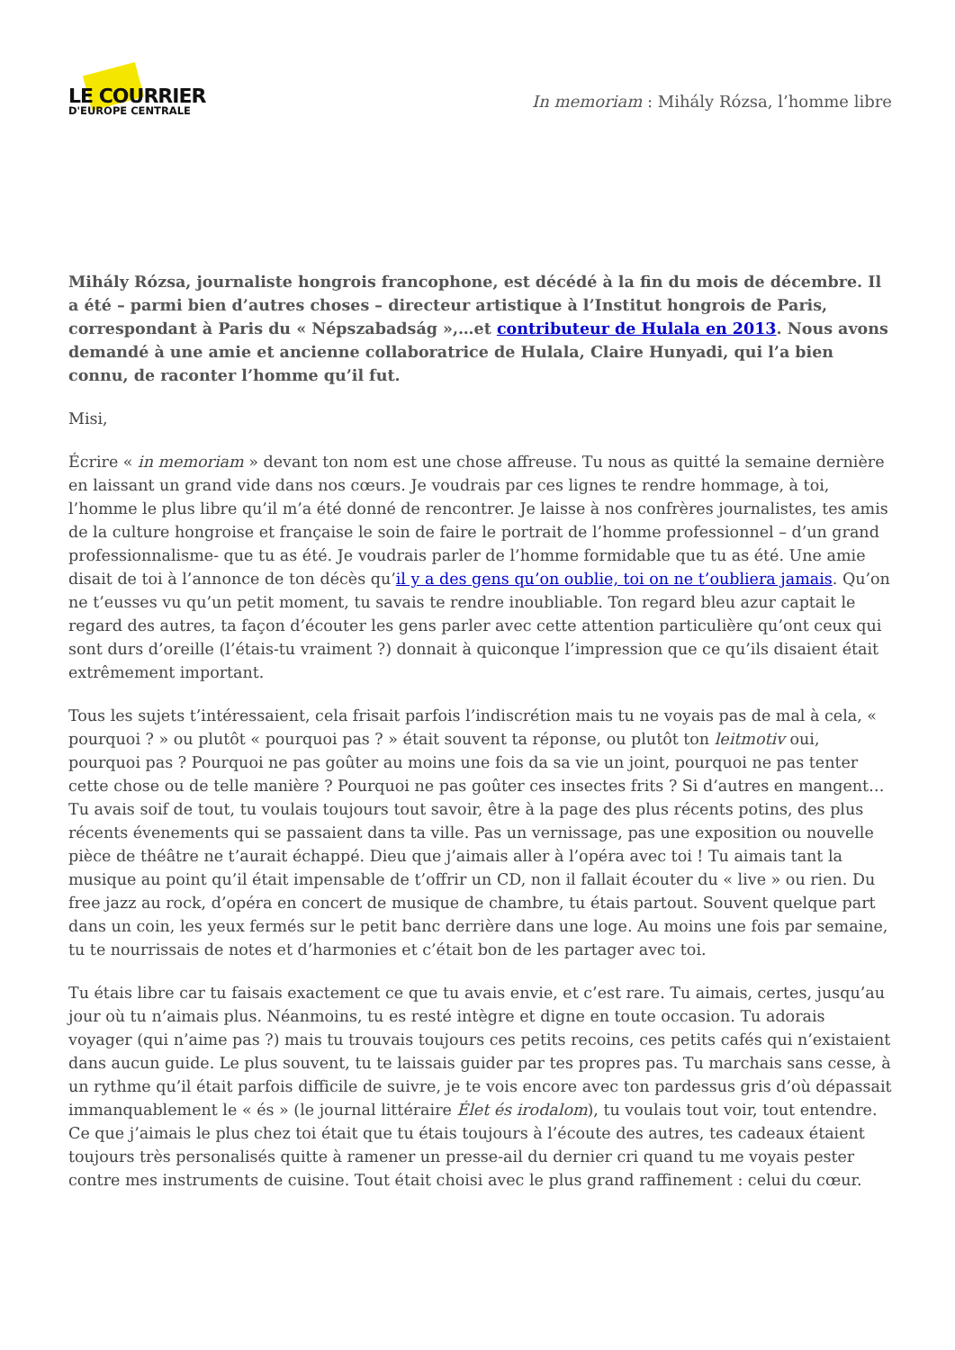LE COURRIER
D'EUROPE CENTRALE
In memoriam : Mihály Rózsa, l’homme libre
Mihály Rózsa, journaliste hongrois francophone, est décédé à la fin du mois de décembre. Il a été – parmi bien d’autres choses – directeur artistique à l’Institut hongrois de Paris, correspondant à Paris du « Népszabadság »,…et contributeur de Hulala en 2013. Nous avons demandé à une amie et ancienne collaboratrice de Hulala, Claire Hunyadi, qui l’a bien connu, de raconter l’homme qu’il fut.
Misi,
Écrire « in memoriam » devant ton nom est une chose affreuse. Tu nous as quitté la semaine dernière en laissant un grand vide dans nos cœurs. Je voudrais par ces lignes te rendre hommage, à toi, l’homme le plus libre qu’il m’a été donné de rencontrer. Je laisse à nos confrères journalistes, tes amis de la culture hongroise et française le soin de faire le portrait de l’homme professionnel – d’un grand professionnalisme- que tu as été. Je voudrais parler de l’homme formidable que tu as été. Une amie disait de toi à l’annonce de ton décès qu’il y a des gens qu’on oublie, toi on ne t’oubliera jamais. Qu’on ne t’eusses vu qu’un petit moment, tu savais te rendre inoubliable. Ton regard bleu azur captait le regard des autres, ta façon d’écouter les gens parler avec cette attention particulière qu’ont ceux qui sont durs d’oreille (l’étais-tu vraiment ?) donnait à quiconque l’impression que ce qu’ils disaient était extrêmement important.
Tous les sujets t’intéressaient, cela frisait parfois l’indiscrétion mais tu ne voyais pas de mal à cela, « pourquoi ? » ou plutôt « pourquoi pas ? » était souvent ta réponse, ou plutôt ton leitmotiv oui, pourquoi pas ? Pourquoi ne pas goûter au moins une fois da sa vie un joint, pourquoi ne pas tenter cette chose ou de telle manière ? Pourquoi ne pas goûter ces insectes frits ? Si d’autres en mangent… Tu avais soif de tout, tu voulais toujours tout savoir, être à la page des plus récents potins, des plus récents évenements qui se passaient dans ta ville. Pas un vernissage, pas une exposition ou nouvelle pièce de théâtre ne t’aurait échappé. Dieu que j’aimais aller à l’opéra avec toi ! Tu aimais tant la musique au point qu’il était impensable de t’offrir un CD, non il fallait écouter du « live » ou rien. Du free jazz au rock, d’opéra en concert de musique de chambre, tu étais partout. Souvent quelque part dans un coin, les yeux fermés sur le petit banc derrière dans une loge. Au moins une fois par semaine, tu te nourrissais de notes et d’harmonies et c’était bon de les partager avec toi.
Tu étais libre car tu faisais exactement ce que tu avais envie, et c’est rare. Tu aimais, certes, jusqu’au jour où tu n’aimais plus. Néanmoins, tu es resté intègre et digne en toute occasion. Tu adorais voyager (qui n’aime pas ?) mais tu trouvais toujours ces petits recoins, ces petits cafés qui n’existaient dans aucun guide. Le plus souvent, tu te laissais guider par tes propres pas. Tu marchais sans cesse, à un rythme qu’il était parfois difficile de suivre, je te vois encore avec ton pardessus gris d’où dépassait immanquablement le « és » (le journal littéraire Élet és irodalom), tu voulais tout voir, tout entendre. Ce que j’aimais le plus chez toi était que tu étais toujours à l’écoute des autres, tes cadeaux étaient toujours très personalisés quitte à ramener un presse-ail du dernier cri quand tu me voyais pester contre mes instruments de cuisine. Tout était choisi avec le plus grand raffinement : celui du cœur.